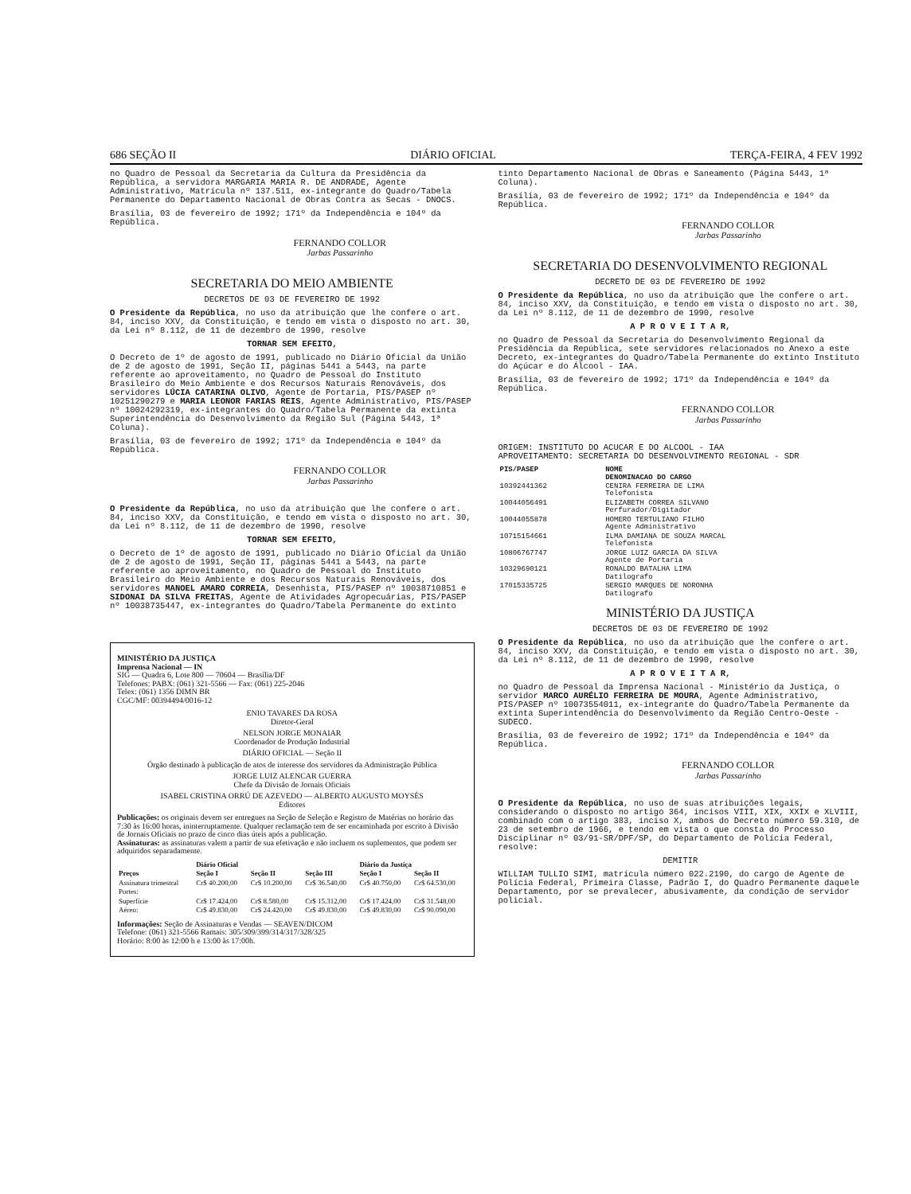686 SEÇÃO II DIÁRIO OFICIAL TERÇA-FEIRA, 4 FEV 1992
no Quadro de Pessoal da Secretaria da Cultura da Presidência da República, a servidora MARGARIA MARIA R. DE ANDRADE, Agente Administrativo, Matrícula nº 137.511, ex-integrante do Quadro/Tabela Permanente do Departamento Nacional de Obras Contra as Secas - DNOCS.
Brasília, 03 de fevereiro de 1992; 171º da Independência e 104º da República.
FERNANDO COLLOR
Jarbas Passarinho
SECRETARIA DO MEIO AMBIENTE
DECRETOS DE 03 DE FEVEREIRO DE 1992
O Presidente da República, no uso da atribuição que lhe confere o art. 84, inciso XXV, da Constituição, e tendo em vista o disposto no art. 30, da Lei nº 8.112, de 11 de dezembro de 1990, resolve
TORNAR SEM EFEITO,
O Decreto de 1º de agosto de 1991, publicado no Diário Oficial da União de 2 de agosto de 1991, Seção II, páginas 5441 a 5443, na parte referente ao aproveitamento, no Quadro de Pessoal do Instituto Brasileiro do Meio Ambiente e dos Recursos Naturais Renováveis, dos servidores LÚCIA CATARINA OLIVO, Agente de Portaria, PIS/PASEP nº 10251290279 e MARIA LEONOR FARIAS REIS, Agente Administrativo, PIS/PASEP nº 10024292319, ex-integrantes do Quadro/Tabela Permanente da extinta Superintendência do Desenvolvimento da Região Sul (Página 5443, 1ª Coluna).
Brasília, 03 de fevereiro de 1992; 171º da Independência e 104º da República.
FERNANDO COLLOR
Jarbas Passarinho
O Presidente da República, no uso da atribuição que lhe confere o art. 84, inciso XXV, da Constituição, e tendo em vista o disposto no art. 30, da Lei nº 8.112, de 11 de dezembro de 1990, resolve
TORNAR SEM EFEITO,
o Decreto de 1º de agosto de 1991, publicado no Diário Oficial da União de 2 de agosto de 1991, Seção II, páginas 5441 a 5443, na parte referente ao aproveitamento, no Quadro de Pessoal do Instituto Brasileiro do Meio Ambiente e dos Recursos Naturais Renováveis, dos servidores MANOEL AMARO CORREIA, Desenhista, PIS/PASEP nº 10038710851 e SIDONAI DA SILVA FREITAS, Agente de Atividades Agropecuárias, PIS/PASEP nº 10038735447, ex-integrantes do Quadro/Tabela Permanente do extinto
MINISTÉRIO DA JUSTIÇA
Imprensa Nacional — IN
SIG — Quadra 6, Lote 800 — 70604 — Brasília/DF
Telefones: PABX: (061) 321-5566 — Fax: (061) 225-2046
Telex: (061) 1356 DIMN BR
CGC/MF: 00394494/0016-12
ENIO TAVARES DA ROSA
Diretor-Geral
NELSON JORGE MONAIAR
Coordenador de Produção Industrial
DIÁRIO OFICIAL — Seção II
Órgão destinado à publicação de atos de interesse dos servidores da Administração Pública
JORGE LUIZ ALENCAR GUERRA
Chefe da Divisão de Jornais Oficiais
ISABEL CRISTINA ORRÚ DE AZEVEDO — ALBERTO AUGUSTO MOYSÉS
Editores
Publicações: os originais devem ser entregues na Seção de Seleção e Registro de Matérias no horário das 7:30 às 16:00 horas, ininterruptamente. Qualquer reclamação tem de ser encaminhada por escrito à Divisão de Jornais Oficiais no prazo de cinco dias úteis após a publicação.
Assinaturas: as assinaturas valem a partir de sua efetivação e não incluem os suplementos, que podem ser adquiridos separadamente.
| | Diário Oficial | | | Diário da Justiça | |
| --- | --- | --- | --- | --- | --- |
| Preços | Seção I | Seção II | Seção III | Seção I | Seção II |
| Assinatura trimestral | Cr$ 40.200,00 | Cr$ 10.200,00 | Cr$ 36.540,00 | Cr$ 40.750,00 | Cr$ 64.530,00 |
| Portes: | | | | | |
| Superfície | Cr$ 17.424,00 | Cr$ 8.580,00 | Cr$ 15.312,00 | Cr$ 17.424,00 | Cr$ 31.548,00 |
| Aéreo: | Cr$ 49.830,00 | Cr$ 24.420,00 | Cr$ 49.830,00 | Cr$ 49.830,00 | Cr$ 90.090,00 |
Informações: Seção de Assinaturas e Vendas — SEAVEN/DICOM
Telefone: (061) 321-5566 Ramais: 305/309/399/314/317/328/325
Horário: 8:00 às 12:00 h e 13:00 às 17:00h.
tinto Departamento Nacional de Obras e Saneamento (Página 5443, 1ª Coluna).
Brasília, 03 de fevereiro de 1992; 171º da Independência e 104º da República.
FERNANDO COLLOR
Jarbas Passarinho
SECRETARIA DO DESENVOLVIMENTO REGIONAL
DECRETO DE 03 DE FEVEREIRO DE 1992
O Presidente da República, no uso da atribuição que lhe confere o art. 84, inciso XXV, da Constituição, e tendo em vista o disposto no art. 30, da Lei nº 8.112, de 11 de dezembro de 1990, resolve
A P R O V E I T A R,
no Quadro de Pessoal da Secretaria do Desenvolvimento Regional da Presidência da República, sete servidores relacionados no Anexo a este Decreto, ex-integrantes do Quadro/Tabela Permanente do extinto Instituto do Açúcar e do Álcool - IAA.
Brasília, 03 de fevereiro de 1992; 171º da Independência e 104º da República.
FERNANDO COLLOR
Jarbas Passarinho
ORIGEM: INSTITUTO DO ACUCAR E DO ALCOOL - IAA
APROVEITAMENTO: SECRETARIA DO DESENVOLVIMENTO REGIONAL - SDR
| PIS/PASEP | NOME DENOMINACAO DO CARGO |
| --- | --- |
| 10392441362 | CENIRA FERREIRA DE LIMA Telefonista |
| 10044056491 | ELIZABETH CORREA SILVANO Perfurador/Digitador |
| 10044055878 | HOMERO TERTULIANO FILHO Agente Administrativo |
| 10715154661 | ILMA DAMIANA DE SOUZA MARCAL Telefonista |
| 10806767747 | JORGE LUIZ GARCIA DA SILVA Agente de Portaria |
| 10329690121 | RONALDO BATALHA LIMA Datilografo |
| 17015335725 | SERGIO MARQUES DE NORONHA Datilografo |
MINISTÉRIO DA JUSTIÇA
DECRETOS DE 03 DE FEVEREIRO DE 1992
O Presidente da República, no uso da atribuição que lhe confere o art. 84, inciso XXV, da Constituição, e tendo em vista o disposto no art. 30, da Lei nº 8.112, de 11 de dezembro de 1990, resolve
A P R O V E I T A R,
no Quadro de Pessoal da Imprensa Nacional - Ministério da Justiça, o servidor MARCO AURÉLIO FERREIRA DE MOURA, Agente Administrativo, PIS/PASEP nº 10073554011, ex-integrante do Quadro/Tabela Permanente da extinta Superintendência do Desenvolvimento da Região Centro-Oeste - SUDECO.
Brasília, 03 de fevereiro de 1992; 171º da Independência e 104º da República.
FERNANDO COLLOR
Jarbas Passarinho
O Presidente da República, no uso de suas atribuições legais, considerando o disposto no artigo 364, incisos VIII, XIX, XXIX e XLVIII, combinado com o artigo 383, inciso X, ambos do Decreto número 59.310, de 23 de setembro de 1966, e tendo em vista o que consta do Processo Disciplinar nº 03/91-SR/DPF/SP, do Departamento de Polícia Federal, resolve:
DEMITIR
WILLIAM TULLIO SIMI, matrícula número 022.2190, do cargo de Agente de Polícia Federal, Primeira Classe, Padrão I, do Quadro Permanente daquele Departamento, por se prevalecer, abusivamente, da condição de servidor policial.